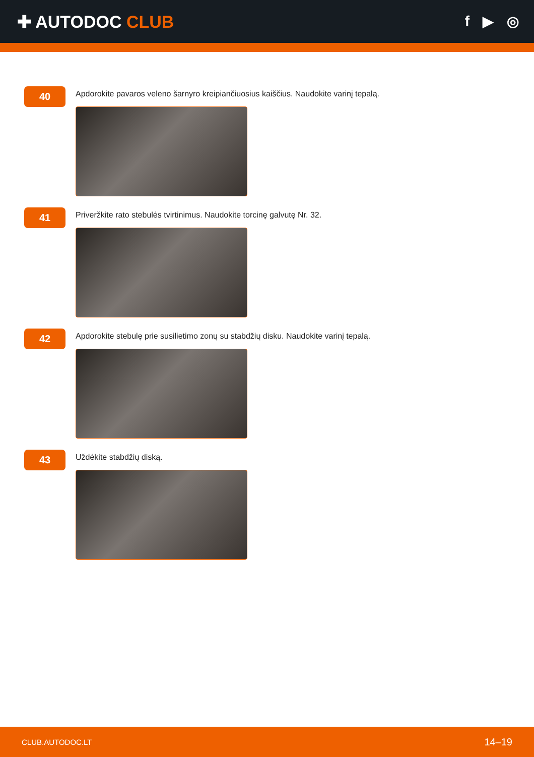✚ AUTODOC CLUB
f ▶ ◎
40
Apdorokite pavaros veleno šarnyro kreipiančiuosius kaiščius. Naudokite varinį tepalą.
41
Priveržkite rato stebulės tvirtinimus. Naudokite torcinę galvutę Nr. 32.
42
Apdorokite stebulę prie susilietimo zonų su stabdžių disku. Naudokite varinį tepalą.
43
Uždėkite stabdžių diską.
CLUB.AUTODOC.LT 14–19